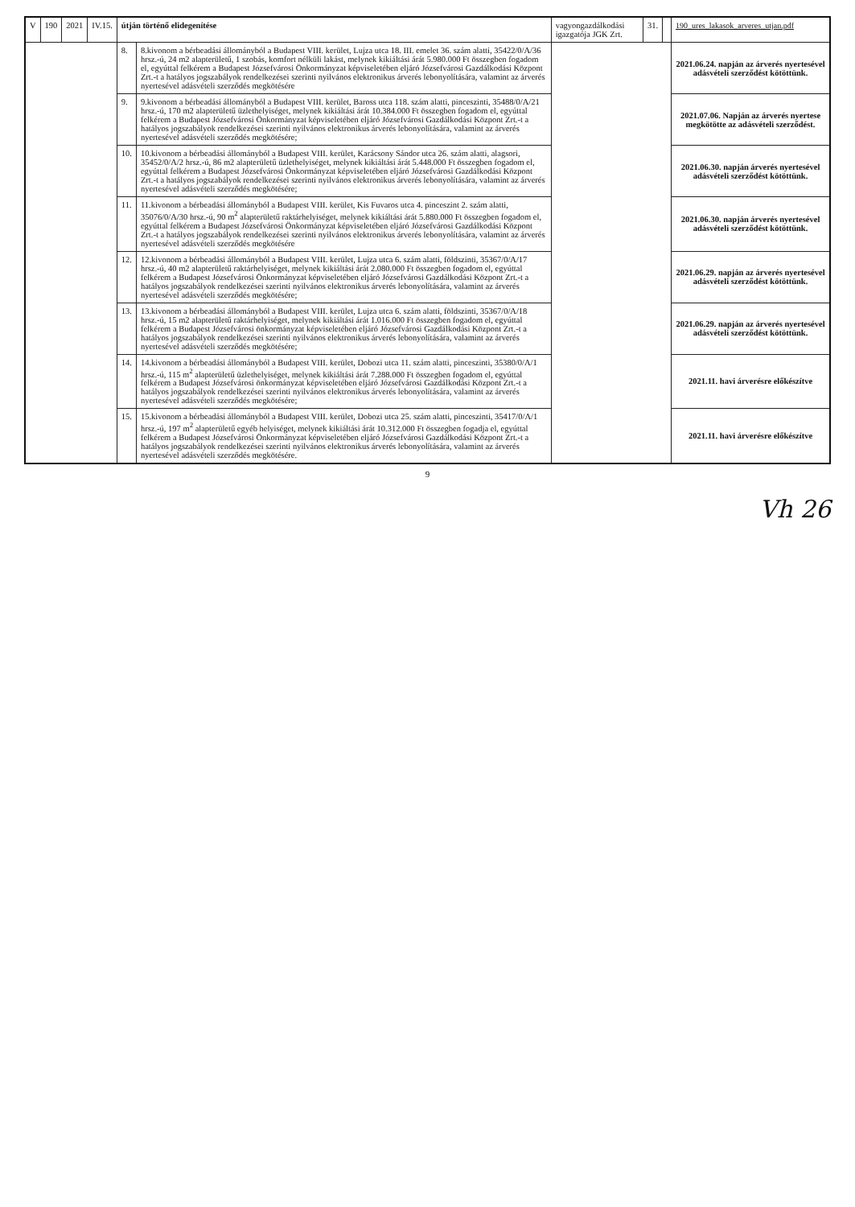| V | 190 | 2021 | IV.15. | útján történő elidegenítése | | vagyongazdálkodási igazgatója JGK Zrt. | 31. | | 190_ures_lakasok_arveres_utjan.pdf |
| | | | | 8. | 8.kivonom a bérbeadási állományból a Budapest VIII. kerület, Lujza utca 18. III. emelet 36. szám alatti, 35422/0/A/36 hrsz.-ú, 24 m2 alapterületű, 1 szobás, komfort nélküli lakást, melynek kikiáltási árát 5.980.000 Ft összegben fogadom el, egyúttal felkérem a Budapest Józsefvárosi Önkormányzat képviseletében eljáró Józsefvárosi Gazdálkodási Központ Zrt.-t a hatályos jogszabályok rendelkezései szerinti nyilvános elektronikus árverés lebonyolítására, valamint az árverés nyertesével adásvételi szerződés megkötésére | | | | 2021.06.24. napján az árverés nyertesével adásvételi szerződést kötöttünk. |
| | | | | 9. | 9.kivonom a bérbeadási állományból a Budapest VIII. kerület, Baross utca 118. szám alatti, pinceszinti, 35488/0/A/21 hrsz.-ú, 170 m2 alapterületű üzlethelyiséget, melynek kikiáltási árát 10.384.000 Ft összegben fogadom el, egyúttal felkérem a Budapest Józsefvárosi Önkormányzat képviseletében eljáró Józsefvárosi Gazdálkodási Központ Zrt.-t a hatályos jogszabályok rendelkezései szerinti nyilvános elektronikus árverés lebonyolítására, valamint az árverés nyertesével adásvételi szerződés megkötésére; | | | | 2021.07.06. Napján az árverés nyertese megkötötte az adásvételi szerződést. |
| | | | | 10. | 10.kivonom a bérbeadási állományból a Budapest VIII. kerület, Karácsony Sándor utca 26. szám alatti, alagsori, 35452/0/A/2 hrsz.-ú, 86 m2 alapterületű üzlethelyiséget, melynek kikiáltási árát 5.448.000 Ft összegben fogadom el, egyúttal felkérem a Budapest Józsefvárosi Önkormányzat képviseletében eljáró Józsefvárosi Gazdálkodási Központ Zrt.-t a hatályos jogszabályok rendelkezései szerinti nyilvános elektronikus árverés lebonyolítására, valamint az árverés nyertesével adásvételi szerződés megkötésére; | | | | 2021.06.30. napján árverés nyertesével adásvételi szerződést kötöttünk. |
| | | | | 11. | 11.kivonom a bérbeadási állományból a Budapest VIII. kerület, Kis Fuvaros utca 4. pinceszint 2. szám alatti, 35076/0/A/30 hrsz.-ú, 90 m<sup>2</sup> alapterületű raktárhelyiséget, melynek kikiáltási árát 5.880.000 Ft összegben fogadom el, egyúttal felkérem a Budapest Józsefvárosi Önkormányzat képviseletében eljáró Józsefvárosi Gazdálkodási Központ Zrt.-t a hatályos jogszabályok rendelkezései szerinti nyilvános elektronikus árverés lebonyolítására, valamint az árverés nyertesével adásvételi szerződés megkötésére | | | | 2021.06.30. napján árverés nyertesével adásvételi szerződést kötöttünk. |
| | | | | 12. | 12.kivonom a bérbeadási állományból a Budapest VIII. kerület, Lujza utca 6. szám alatti, földszinti, 35367/0/A/17 hrsz.-ú, 40 m2 alapterületű raktárhelyiséget, melynek kikiáltási árát 2.080.000 Ft összegben fogadom el, egyúttal felkérem a Budapest Józsefvárosi Önkormányzat képviseletében eljáró Józsefvárosi Gazdálkodási Központ Zrt.-t a hatályos jogszabályok rendelkezései szerinti nyilvános elektronikus árverés lebonyolítására, valamint az árverés nyertesével adásvételi szerződés megkötésére; | | | | 2021.06.29. napján az árverés nyertesével adásvételi szerződést kötöttünk. |
| | | | | 13. | 13.kivonom a bérbeadási állományból a Budapest VIII. kerület, Lujza utca 6. szám alatti, földszinti, 35367/0/A/18 hrsz.-ú, 15 m2 alapterületű raktárhelyiséget, melynek kikiáltási árát 1.016.000 Ft összegben fogadom el, egyúttal felkérem a Budapest Józsefvárosi önkormányzat képviseletében eljáró Józsefvárosi Gazdálkodási Központ Zrt.-t a hatályos jogszabályok rendelkezései szerinti nyilvános elektronikus árverés lebonyolítására, valamint az árverés nyertesével adásvételi szerződés megkötésére; | | | | 2021.06.29. napján az árverés nyertesével adásvételi szerződést kötöttünk. |
| | | | | 14. | 14.kivonom a bérbeadási állományból a Budapest VIII. kerület, Dobozi utca 11. szám alatti, pinceszinti, 35380/0/A/1 hrsz.-ú, 115 m<sup>2</sup> alapterületű üzlethelyiséget, melynek kikiáltási árát 7.288.000 Ft összegben fogadom el, egyúttal felkérem a Budapest Józsefvárosi önkormányzat képviseletében eljáró Józsefvárosi Gazdálkodási Központ Zrt.-t a hatályos jogszabályok rendelkezései szerinti nyilvános elektronikus árverés lebonyolítására, valamint az árverés nyertesével adásvételi szerződés megkötésére; | | | | 2021.11. havi árverésre előkészítve |
| | | | | 15. | 15.kivonom a bérbeadási állományból a Budapest VIII. kerület, Dobozi utca 25. szám alatti, pinceszinti, 35417/0/A/1 hrsz.-ú, 197 m<sup>2</sup> alapterületű egyéb helyiséget, melynek kikiáltási árát 10.312.000 Ft összegben fogadja el, egyúttal felkérem a Budapest Józsefvárosi Önkormányzat képviseletében eljáró Józsefvárosi Gazdálkodási Központ Zrt.-t a hatályos jogszabályok rendelkezései szerinti nyilvános elektronikus árverés lebonyolítására, valamint az árverés nyertesével adásvételi szerződés megkötésére. | | | | 2021.11. havi árverésre előkészítve |
9
Vh 26